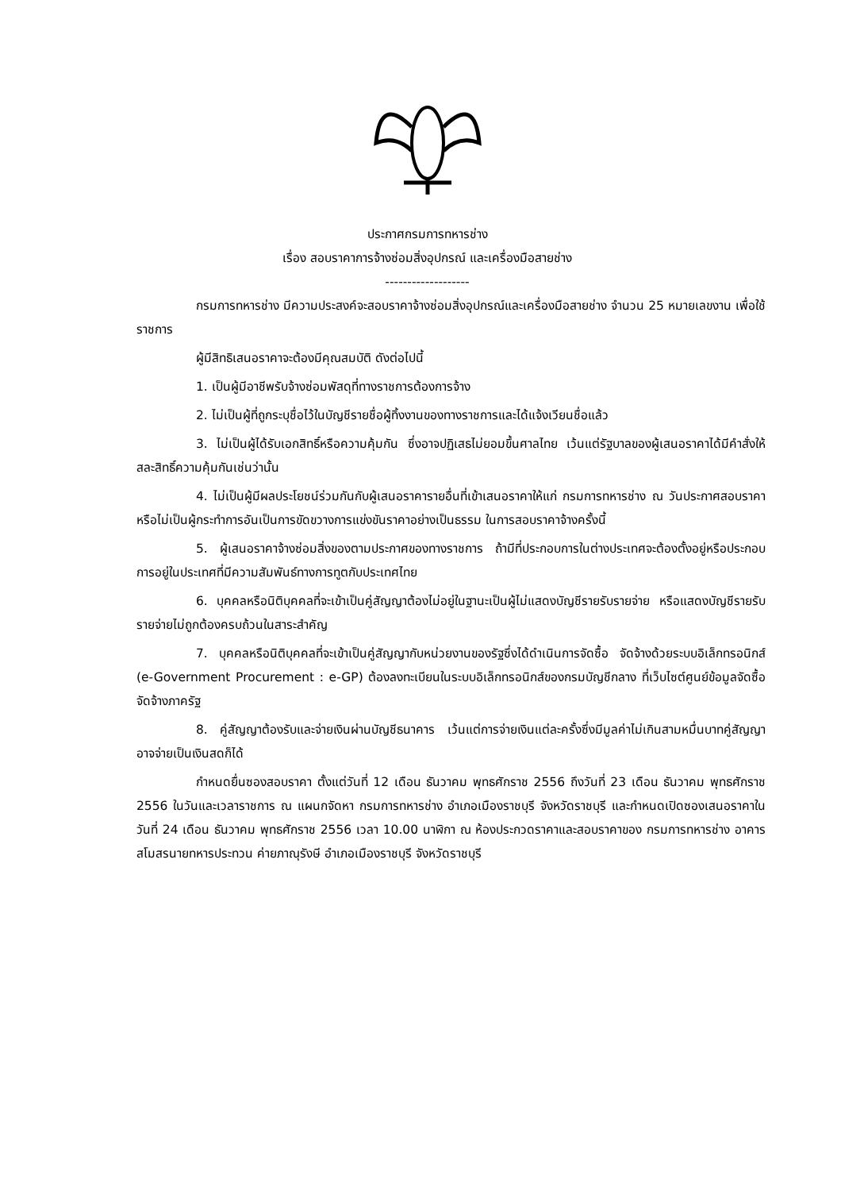ประกาศกรมการทหารช่าง
เรื่อง สอบราคาการจ้างซ่อมสิ่งอุปกรณ์ และเครื่องมือสายช่าง
-------------------
กรมการทหารช่าง มีความประสงค์จะสอบราคาจ้างซ่อมสิ่งอุปกรณ์และเครื่องมือสายช่าง จำนวน 25 หมายเลขงาน เพื่อใช้ราชการ
ผู้มีสิทธิเสนอราคาจะต้องมีคุณสมบัติ ดังต่อไปนี้
1. เป็นผู้มีอาชีพรับจ้างซ่อมพัสดุที่ทางราชการต้องการจ้าง
2. ไม่เป็นผู้ที่ถูกระบุชื่อไว้ในบัญชีรายชื่อผู้ทิ้งงานของทางราชการและได้แจ้งเวียนชื่อแล้ว
3. ไม่เป็นผู้ได้รับเอกสิทธิ์หรือความคุ้มกัน ซึ่งอาจปฏิเสธไม่ยอมขึ้นศาลไทย เว้นแต่รัฐบาลของผู้เสนอราคาได้มีคำสั่งให้สละสิทธิ์ความคุ้มกันเช่นว่านั้น
4. ไม่เป็นผู้มีผลประโยชน์ร่วมกันกับผู้เสนอราคารายอื่นที่เข้าเสนอราคาให้แก่ กรมการทหารช่าง ณ วันประกาศสอบราคา หรือไม่เป็นผู้กระทำการอันเป็นการขัดขวางการแข่งขันราคาอย่างเป็นธรรม ในการสอบราคาจ้างครั้งนี้
5. ผู้เสนอราคาจ้างซ่อมสิ่งของตามประกาศของทางราชการ ถ้ามีที่ประกอบการในต่างประเทศจะต้องตั้งอยู่หรือประกอบการอยู่ในประเทศที่มีความสัมพันธ์ทางการทูตกับประเทศไทย
6. บุคคลหรือนิติบุคคลที่จะเข้าเป็นคู่สัญญาต้องไม่อยู่ในฐานะเป็นผู้ไม่แสดงบัญชีรายรับรายจ่าย หรือแสดงบัญชีรายรับรายจ่ายไม่ถูกต้องครบถ้วนในสาระสำคัญ
7. บุคคลหรือนิติบุคคลที่จะเข้าเป็นคู่สัญญากับหน่วยงานของรัฐซึ่งได้ดำเนินการจัดซื้อ จัดจ้างด้วยระบบอิเล็กทรอนิกส์ (e-Government Procurement : e-GP) ต้องลงทะเบียนในระบบอิเล็กทรอนิกส์ของกรมบัญชีกลาง ที่เว็บไซต์ศูนย์ข้อมูลจัดซื้อจัดจ้างภาครัฐ
8. คู่สัญญาต้องรับและจ่ายเงินผ่านบัญชีธนาคาร เว้นแต่การจ่ายเงินแต่ละครั้งซึ่งมีมูลค่าไม่เกินสามหมื่นบาทคู่สัญญาอาจจ่ายเป็นเงินสดก็ได้
กำหนดยื่นซองสอบราคา ตั้งแต่วันที่ 12 เดือน ธันวาคม พุทธศักราช 2556 ถึงวันที่ 23 เดือน ธันวาคม พุทธศักราช 2556 ในวันและเวลาราชการ ณ แผนกจัดหา กรมการทหารช่าง อำเภอเมืองราชบุรี จังหวัดราชบุรี และกำหนดเปิดซองเสนอราคาในวันที่ 24 เดือน ธันวาคม พุทธศักราช 2556 เวลา 10.00 นาฬิกา ณ ห้องประกวดราคาและสอบราคาของ กรมการทหารช่าง อาคารสโมสรนายทหารประทวน ค่ายภาณุรังษี อำเภอเมืองราชบุรี จังหวัดราชบุรี